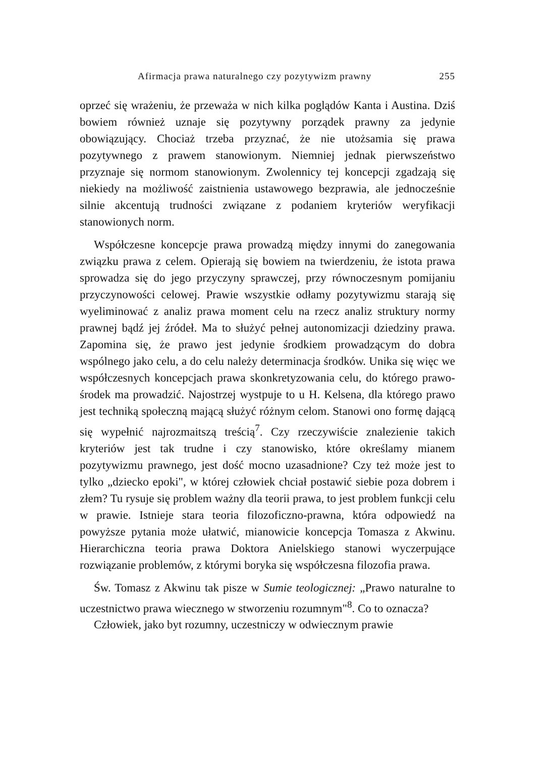Afirmacja prawa naturalnego czy pozytywizm prawny 255
oprzeć się wrażeniu, że przeważa w nich kilka poglądów Kanta i Austina. Dziś bowiem również uznaje się pozytywny porządek prawny za jedynie obowiązujący. Chociaż trzeba przyznać, że nie utożsamia się prawa pozytywnego z prawem stanowionym. Niemniej jednak pierwszeństwo przyznaje się normom stanowionym. Zwolennicy tej koncepcji zgadzają się niekiedy na możliwość zaistnienia ustawowego bezprawia, ale jednocześnie silnie akcentują trudności związane z podaniem kryteriów weryfikacji stanowionych norm.
Współczesne koncepcje prawa prowadzą między innymi do zanegowania związku prawa z celem. Opierają się bowiem na twierdzeniu, że istota prawa sprowadza się do jego przyczyny sprawczej, przy równoczesnym pomijaniu przyczynowości celowej. Prawie wszystkie odłamy pozytywizmu starają się wyeliminować z analiz prawa moment celu na rzecz analiz struktury normy prawnej bądź jej źródeł. Ma to służyć pełnej autonomizacji dziedziny prawa. Zapomina się, że prawo jest jedynie środkiem prowadzącym do dobra wspólnego jako celu, a do celu należy determinacja środków. Unika się więc we współczesnych koncepcjach prawa skonkretyzowania celu, do którego prawo-środek ma prowadzić. Najostrzej wystpuje to u H. Kelsena, dla którego prawo jest techniką społeczną mającą służyć różnym celom. Stanowi ono formę dającą się wypełnić najrozmaitszą treścią<sup>7</sup>. Czy rzeczywiście znalezienie takich kryteriów jest tak trudne i czy stanowisko, które określamy mianem pozytywizmu prawnego, jest dość mocno uzasadnione? Czy też może jest to tylko „dziecko epoki", w której człowiek chciał postawić siebie poza dobrem i złem? Tu rysuje się problem ważny dla teorii prawa, to jest problem funkcji celu w prawie. Istnieje stara teoria filozoficzno-prawna, która odpowiedź na powyższe pytania może ułatwić, mianowicie koncepcja Tomasza z Akwinu. Hierarchiczna teoria prawa Doktora Anielskiego stanowi wyczerpujące rozwiązanie problemów, z którymi boryka się współczesna filozofia prawa.
Św. Tomasz z Akwinu tak pisze w Sumie teologicznej: „Prawo naturalne to uczestnictwo prawa wiecznego w stworzeniu rozumnym"<sup>8</sup>. Co to oznacza?
Człowiek, jako byt rozumny, uczestniczy w odwiecznym prawie